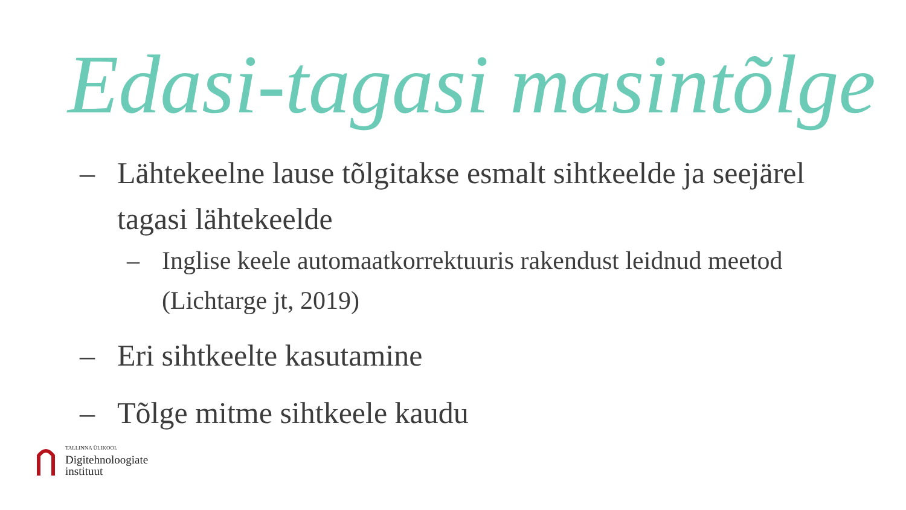Edasi-tagasi masintõlge
– Lähtekeelne lause tõlgitakse esmalt sihtkeelde ja seejärel tagasi lähtekeelde
– Inglise keele automaatkorrektuuris rakendust leidnud meetod (Lichtarge jt, 2019)
– Eri sihtkeelte kasutamine
– Tõlge mitme sihtkeele kaudu
TALLINNA ÜLIKOOL
Digitehnoloogiate
instituut